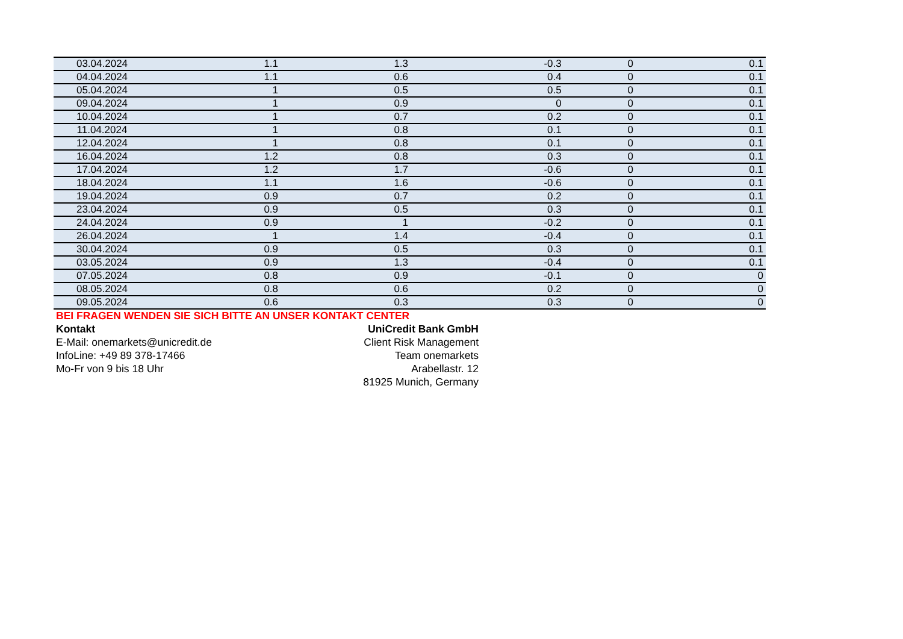| 03.04.2024 | 1.1 | 1.3 | -0.3 | 0 | 0.1 |
| 04.04.2024 | 1.1 | 0.6 | 0.4 | 0 | 0.1 |
| 05.04.2024 | 1 | 0.5 | 0.5 | 0 | 0.1 |
| 09.04.2024 | 1 | 0.9 | 0 | 0 | 0.1 |
| 10.04.2024 | 1 | 0.7 | 0.2 | 0 | 0.1 |
| 11.04.2024 | 1 | 0.8 | 0.1 | 0 | 0.1 |
| 12.04.2024 | 1 | 0.8 | 0.1 | 0 | 0.1 |
| 16.04.2024 | 1.2 | 0.8 | 0.3 | 0 | 0.1 |
| 17.04.2024 | 1.2 | 1.7 | -0.6 | 0 | 0.1 |
| 18.04.2024 | 1.1 | 1.6 | -0.6 | 0 | 0.1 |
| 19.04.2024 | 0.9 | 0.7 | 0.2 | 0 | 0.1 |
| 23.04.2024 | 0.9 | 0.5 | 0.3 | 0 | 0.1 |
| 24.04.2024 | 0.9 | 1 | -0.2 | 0 | 0.1 |
| 26.04.2024 | 1 | 1.4 | -0.4 | 0 | 0.1 |
| 30.04.2024 | 0.9 | 0.5 | 0.3 | 0 | 0.1 |
| 03.05.2024 | 0.9 | 1.3 | -0.4 | 0 | 0.1 |
| 07.05.2024 | 0.8 | 0.9 | -0.1 | 0 | 0 |
| 08.05.2024 | 0.8 | 0.6 | 0.2 | 0 | 0 |
| 09.05.2024 | 0.6 | 0.3 | 0.3 | 0 | 0 |
BEI FRAGEN WENDEN SIE SICH BITTE AN UNSER KONTAKT CENTER
Kontakt UniCredit Bank GmbH
E-Mail: onemarkets@unicredit.de Client Risk Management
InfoLine: +49 89 378-17466 Team onemarkets
Mo-Fr von 9 bis 18 Uhr Arabellastr. 12
81925 Munich, Germany